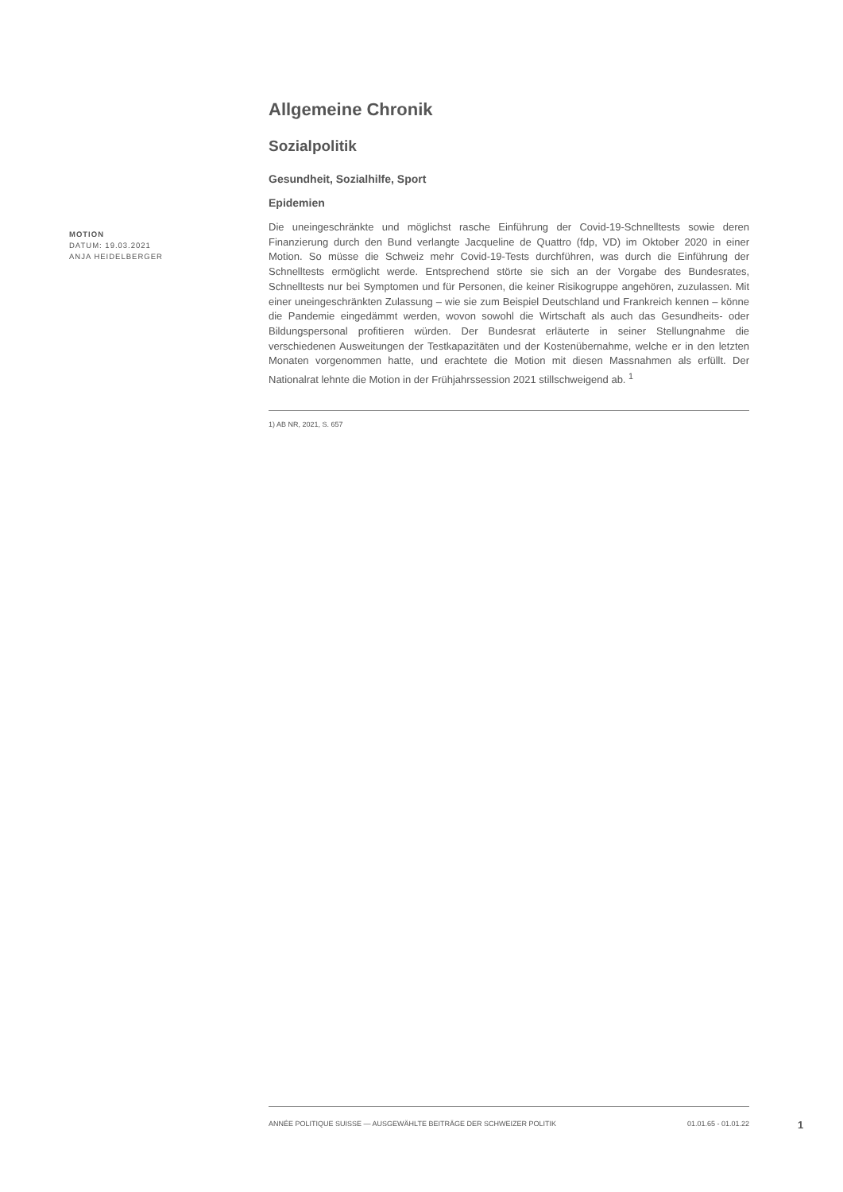Allgemeine Chronik
Sozialpolitik
Gesundheit, Sozialhilfe, Sport
Epidemien
Die uneingeschränkte und möglichst rasche Einführung der Covid-19-Schnelltests sowie deren Finanzierung durch den Bund verlangte Jacqueline de Quattro (fdp, VD) im Oktober 2020 in einer Motion. So müsse die Schweiz mehr Covid-19-Tests durchführen, was durch die Einführung der Schnelltests ermöglicht werde. Entsprechend störte sie sich an der Vorgabe des Bundesrates, Schnelltests nur bei Symptomen und für Personen, die keiner Risikogruppe angehören, zuzulassen. Mit einer uneingeschränkten Zulassung – wie sie zum Beispiel Deutschland und Frankreich kennen – könne die Pandemie eingedämmt werden, wovon sowohl die Wirtschaft als auch das Gesundheits- oder Bildungspersonal profitieren würden. Der Bundesrat erläuterte in seiner Stellungnahme die verschiedenen Ausweitungen der Testkapazitäten und der Kostenübernahme, welche er in den letzten Monaten vorgenommen hatte, und erachtete die Motion mit diesen Massnahmen als erfüllt. Der Nationalrat lehnte die Motion in der Frühjahrssession 2021 stillschweigend ab. <sup>1</sup>
1) AB NR, 2021, S. 657
MOTION
DATUM: 19.03.2021
ANJA HEIDELBERGER
ANNÉE POLITIQUE SUISSE — AUSGEWÄHLTE BEITRÄGE DER SCHWEIZER POLITIK 01.01.65 - 01.01.22
1